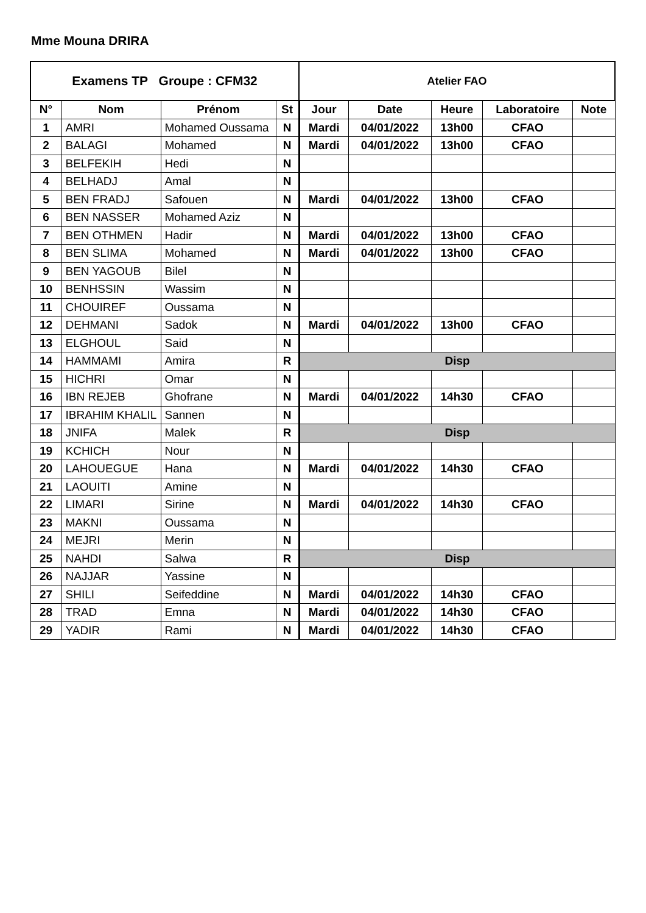Mme Mouna DRIRA
| Examens TP Groupe : CFM32 | | | | Atelier FAO | | | | |
| --- | --- | --- | --- | --- | --- | --- | --- | --- |
| N° | Nom | Prénom | St | Jour | Date | Heure | Laboratoire | Note |
| 1 | AMRI | Mohamed Oussama | N | Mardi | 04/01/2022 | 13h00 | CFAO | |
| 2 | BALAGI | Mohamed | N | Mardi | 04/01/2022 | 13h00 | CFAO | |
| 3 | BELFEKIH | Hedi | N | | | | | |
| 4 | BELHADJ | Amal | N | | | | | |
| 5 | BEN FRADJ | Safouen | N | Mardi | 04/01/2022 | 13h00 | CFAO | |
| 6 | BEN NASSER | Mohamed Aziz | N | | | | | |
| 7 | BEN OTHMEN | Hadir | N | Mardi | 04/01/2022 | 13h00 | CFAO | |
| 8 | BEN SLIMA | Mohamed | N | Mardi | 04/01/2022 | 13h00 | CFAO | |
| 9 | BEN YAGOUB | Bilel | N | | | | | |
| 10 | BENHSSIN | Wassim | N | | | | | |
| 11 | CHOUIREF | Oussama | N | | | | | |
| 12 | DEHMANI | Sadok | N | Mardi | 04/01/2022 | 13h00 | CFAO | |
| 13 | ELGHOUL | Said | N | | | | | |
| 14 | HAMMAMI | Amira | R | Disp | | | | |
| 15 | HICHRI | Omar | N | | | | | |
| 16 | IBN REJEB | Ghofrane | N | Mardi | 04/01/2022 | 14h30 | CFAO | |
| 17 | IBRAHIM KHALIL | Sannen | N | | | | | |
| 18 | JNIFA | Malek | R | Disp | | | | |
| 19 | KCHICH | Nour | N | | | | | |
| 20 | LAHOUEGUE | Hana | N | Mardi | 04/01/2022 | 14h30 | CFAO | |
| 21 | LAOUITI | Amine | N | | | | | |
| 22 | LIMARI | Sirine | N | Mardi | 04/01/2022 | 14h30 | CFAO | |
| 23 | MAKNI | Oussama | N | | | | | |
| 24 | MEJRI | Merin | N | | | | | |
| 25 | NAHDI | Salwa | R | Disp | | | | |
| 26 | NAJJAR | Yassine | N | | | | | |
| 27 | SHILI | Seifeddine | N | Mardi | 04/01/2022 | 14h30 | CFAO | |
| 28 | TRAD | Emna | N | Mardi | 04/01/2022 | 14h30 | CFAO | |
| 29 | YADIR | Rami | N | Mardi | 04/01/2022 | 14h30 | CFAO | |